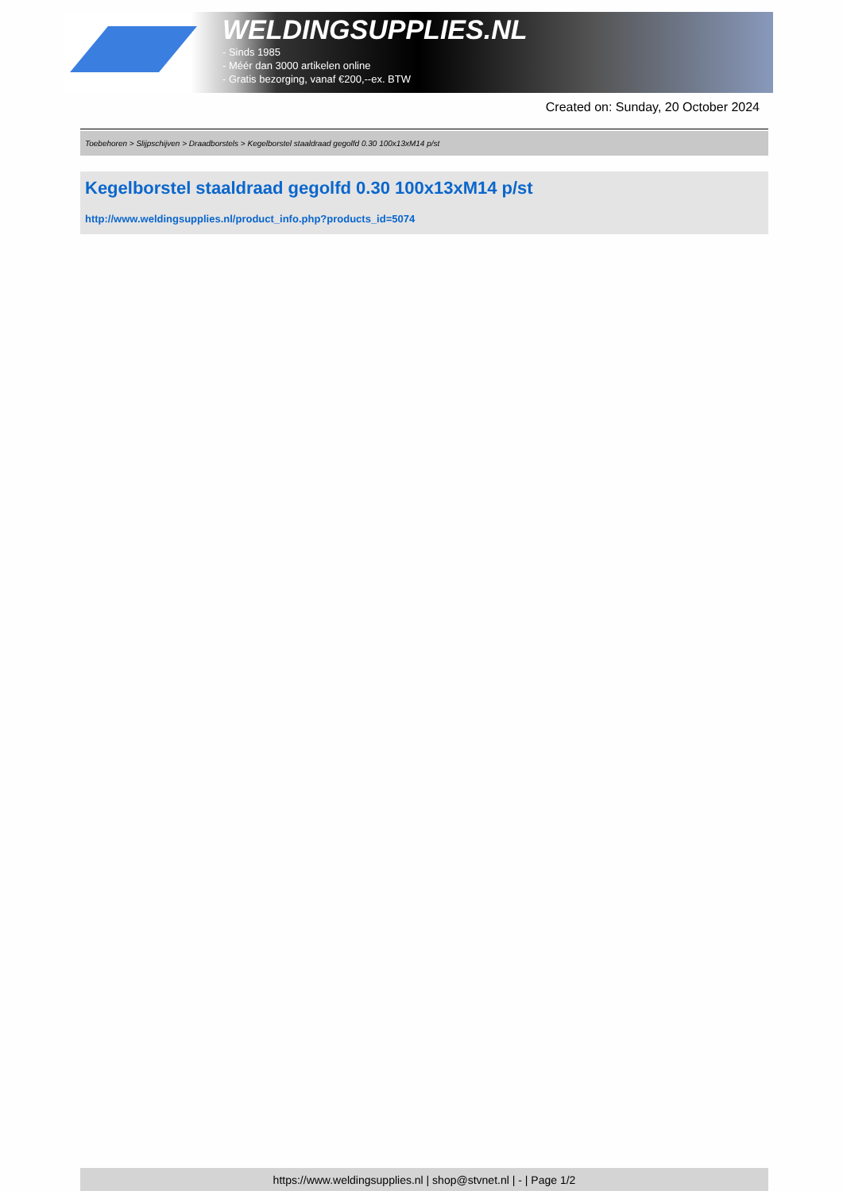WELDINGSUPPLIES.NL
- Sinds 1985
- Méér dan 3000 artikelen online
- Gratis bezorging, vanaf €200,--ex. BTW
Created on: Sunday, 20 October 2024
Toebehoren > Slijpschijven > Draadborstels > Kegelborstel staaldraad gegolfd 0.30 100x13xM14 p/st
Kegelborstel staaldraad gegolfd 0.30 100x13xM14 p/st
http://www.weldingsupplies.nl/product_info.php?products_id=5074
https://www.weldingsupplies.nl | shop@stvnet.nl | - | Page 1/2